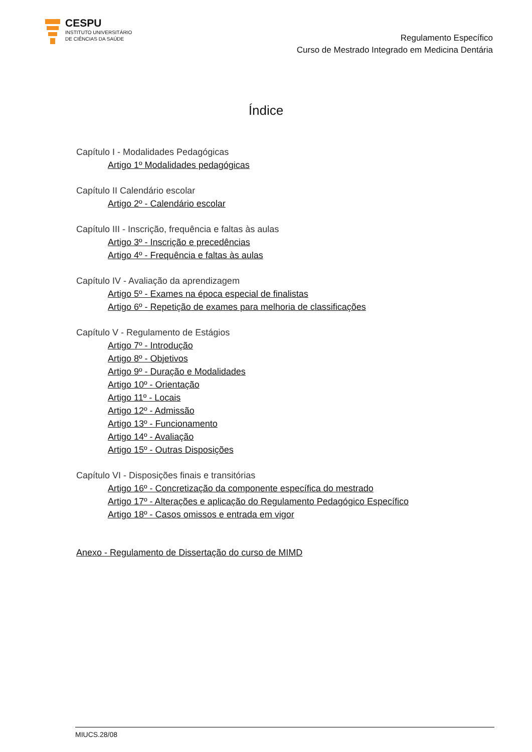CESPU
INSTITUTO UNIVERSITÁRIO
DE CIÊNCIAS DA SAÚDE
Regulamento Específico
Curso de Mestrado Integrado em Medicina Dentária
Índice
Capítulo I - Modalidades Pedagógicas
Artigo 1º Modalidades pedagógicas
Capítulo II Calendário escolar
Artigo 2º - Calendário escolar
Capítulo III - Inscrição, frequência e faltas às aulas
Artigo 3º - Inscrição e precedências
Artigo 4º - Frequência e faltas às aulas
Capítulo IV - Avaliação da aprendizagem
Artigo 5º - Exames na época especial de finalistas
Artigo 6º - Repetição de exames para melhoria de classificações
Capítulo V - Regulamento de Estágios
Artigo 7º - Introdução
Artigo 8º - Objetivos
Artigo 9º - Duração e Modalidades
Artigo 10º - Orientação
Artigo 11º - Locais
Artigo 12º - Admissão
Artigo 13º - Funcionamento
Artigo 14º - Avaliação
Artigo 15º - Outras Disposições
Capítulo VI - Disposições finais e transitórias
Artigo 16º - Concretização da componente específica do mestrado
Artigo 17º - Alterações e aplicação do Regulamento Pedagógico Específico
Artigo 18º - Casos omissos e entrada em vigor
Anexo - Regulamento de Dissertação do curso de MIMD
MIUCS.28/08